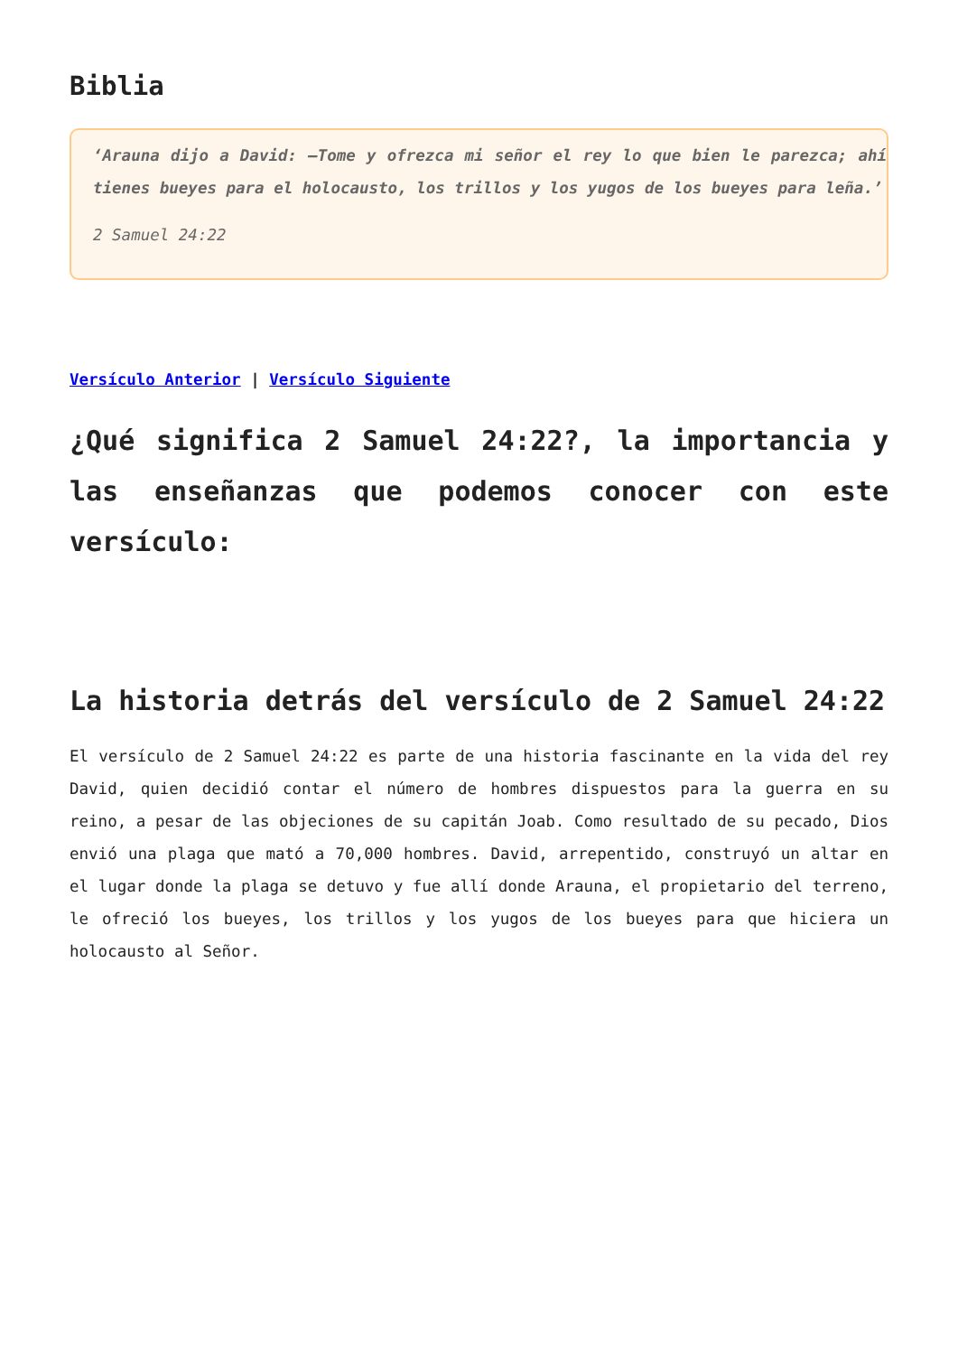Biblia
‘Arauna dijo a David: —Tome y ofrezca mi señor el rey lo que bien le parezca; ahí tienes bueyes para el holocausto, los trillos y los yugos de los bueyes para leña.’
2 Samuel 24:22
Versículo Anterior | Versículo Siguiente
¿Qué significa 2 Samuel 24:22?, la importancia y las enseñanzas que podemos conocer con este versículo:
La historia detrás del versículo de 2 Samuel 24:22
El versículo de 2 Samuel 24:22 es parte de una historia fascinante en la vida del rey David, quien decidió contar el número de hombres dispuestos para la guerra en su reino, a pesar de las objeciones de su capitán Joab. Como resultado de su pecado, Dios envió una plaga que mató a 70,000 hombres. David, arrepentido, construyó un altar en el lugar donde la plaga se detuvo y fue allí donde Arauna, el propietario del terreno, le ofreció los bueyes, los trillos y los yugos de los bueyes para que hiciera un holocausto al Señor.